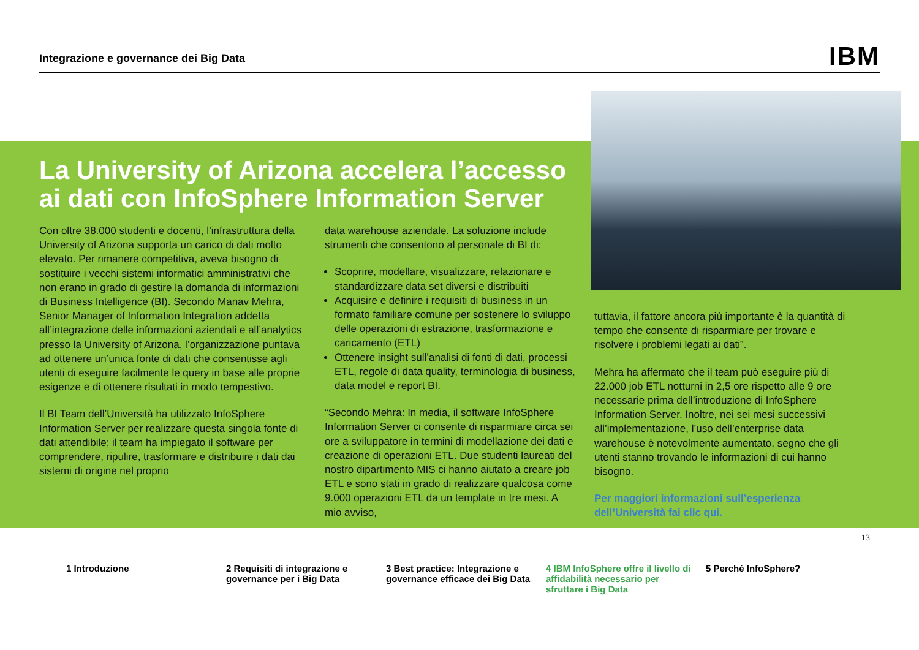Integrazione e governance dei Big Data IBM
La University of Arizona accelera l’accesso ai dati con InfoSphere Information Server
Con oltre 38.000 studenti e docenti, l’infrastruttura della University of Arizona supporta un carico di dati molto elevato. Per rimanere competitiva, aveva bisogno di sostituire i vecchi sistemi informatici amministrativi che non erano in grado di gestire la domanda di informazioni di Business Intelligence (BI). Secondo Manav Mehra, Senior Manager of Information Integration addetta all’integrazione delle informazioni aziendali e all’analytics presso la University of Arizona, l’organizzazione puntava ad ottenere un’unica fonte di dati che consentisse agli utenti di eseguire facilmente le query in base alle proprie esigenze e di ottenere risultati in modo tempestivo.
Il BI Team dell’Università ha utilizzato InfoSphere Information Server per realizzare questa singola fonte di dati attendibile; il team ha impiegato il software per comprendere, ripulire, trasformare e distribuire i dati dai sistemi di origine nel proprio
data warehouse aziendale. La soluzione include strumenti che consentono al personale di BI di:
Scoprire, modellare, visualizzare, relazionare e standardizzare data set diversi e distribuiti
Acquisire e definire i requisiti di business in un formato familiare comune per sostenere lo sviluppo delle operazioni di estrazione, trasformazione e caricamento (ETL)
Ottenere insight sull’analisi di fonti di dati, processi ETL, regole di data quality, terminologia di business, data model e report BI.
“Secondo Mehra: In media, il software InfoSphere Information Server ci consente di risparmiare circa sei ore a sviluppatore in termini di modellazione dei dati e creazione di operazioni ETL. Due studenti laureati del nostro dipartimento MIS ci hanno aiutato a creare job ETL e sono stati in grado di realizzare qualcosa come 9.000 operazioni ETL da un template in tre mesi. A mio avviso,
tuttavia, il fattore ancora più importante è la quantità di tempo che consente di risparmiare per trovare e risolvere i problemi legati ai dati”.
Mehra ha affermato che il team può eseguire più di 22.000 job ETL notturni in 2,5 ore rispetto alle 9 ore necessarie prima dell’introduzione di InfoSphere Information Server. Inoltre, nei sei mesi successivi all’implementazione, l’uso dell’enterprise data warehouse è notevolmente aumentato, segno che gli utenti stanno trovando le informazioni di cui hanno bisogno.
Per maggiori informazioni sull’esperienza dell’Università fai clic qui.
13
1 Introduzione 2 Requisiti di integrazione e governance per i Big Data
3 Best practice: Integrazione e governance efficace dei Big Data
4 IBM InfoSphere offre il livello di affidabilità necessario per sfruttare i Big Data
5 Perché InfoSphere?